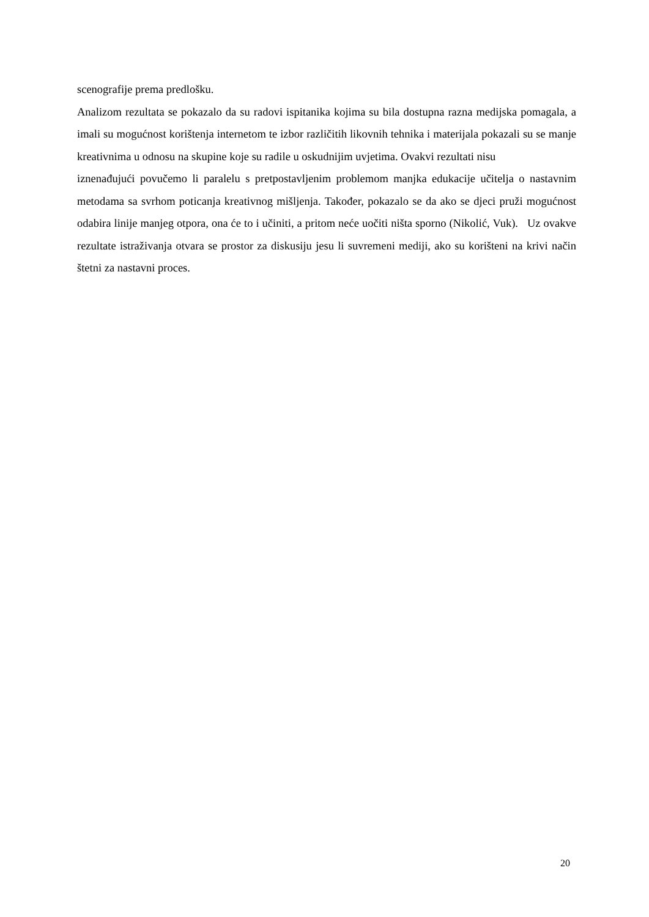scenografije prema predlošku.
Analizom rezultata se pokazalo da su radovi ispitanika kojima su bila dostupna razna medijska pomagala, a imali su mogućnost korištenja internetom te izbor različitih likovnih tehnika i materijala pokazali su se manje kreativnima u odnosu na skupine koje su radile u oskudnijim uvjetima. Ovakvi rezultati nisu
iznenađujući povučemo li paralelu s pretpostavljenim problemom manjka edukacije učitelja o nastavnim metodama sa svrhom poticanja kreativnog mišljenja. Također, pokazalo se da ako se djeci pruži mogućnost odabira linije manjeg otpora, ona će to i učiniti, a pritom neće uočiti ništa sporno (Nikolić, Vuk). Uz ovakve rezultate istraživanja otvara se prostor za diskusiju jesu li suvremeni mediji, ako su korišteni na krivi način štetni za nastavni proces.
20